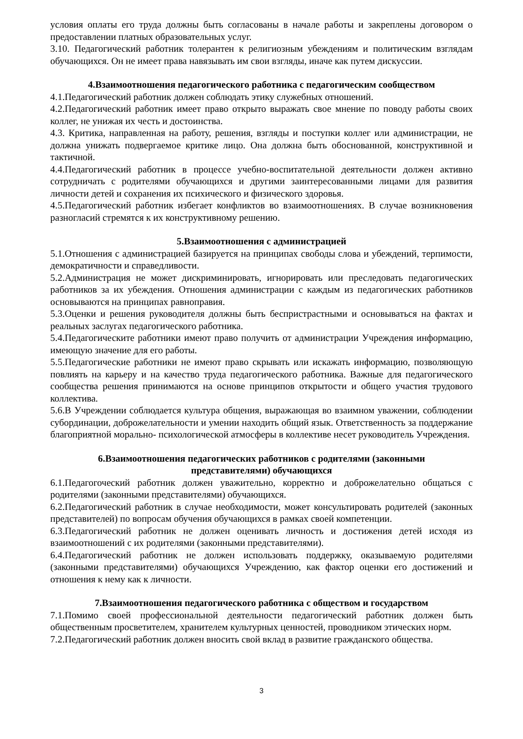условия оплаты его труда должны быть согласованы в начале работы и закреплены договором о предоставлении платных образовательных услуг.
3.10. Педагогический работник толерантен к религиозным убеждениям и политическим взглядам обучающихся. Он не имеет права навязывать им свои взгляды, иначе как путем дискуссии.
4.Взаимоотношения педагогического работника с педагогическим сообществом
4.1.Педагогический работник должен соблюдать этику служебных отношений.
4.2.Педагогический работник имеет право открыто выражать свое мнение по поводу работы своих коллег, не унижая их честь и достоинства.
4.3. Критика, направленная на работу, решения, взгляды и поступки коллег или администрации, не должна унижать подвергаемое критике лицо. Она должна быть обоснованной, конструктивной и тактичной.
4.4.Педагогический работник в процессе учебно-воспитательной деятельности должен активно сотрудничать с родителями обучающихся и другими заинтересованными лицами для развития личности детей и сохранения их психического и физического здоровья.
4.5.Педагогический работник избегает конфликтов во взаимоотношениях. В случае возникновения разногласий стремятся к их конструктивному решению.
5.Взаимоотношения с администрацией
5.1.Отношения с администрацией базируется на принципах свободы слова и убеждений, терпимости, демократичности и справедливости.
5.2.Администрация не может дискриминировать, игнорировать или преследовать педагогических работников за их убеждения. Отношения администрации с каждым из педагогических работников основываются на принципах равноправия.
5.3.Оценки и решения руководителя должны быть беспристрастными и основываться на фактах и реальных заслугах педагогического работника.
5.4.Педагогическите работники имеют право получить от администрации Учреждения информацию, имеющую значение для его работы.
5.5.Педагогические работники не имеют право скрывать или искажать информацию, позволяющую повлиять на карьеру и на качество труда педагогического работника. Важные для педагогического сообщества решения принимаются на основе принципов открытости и общего участия трудового коллектива.
5.6.В Учреждении соблюдается культура общения, выражающая во взаимном уважении, соблюдении субординации, доброжелательности и умении находить общий язык. Ответственность за поддержание благоприятной морально- психологической атмосферы в коллективе несет руководитель Учреждения.
6.Взаимоотношения педагогических работников с родителями (законными
представителями) обучающихся
6.1.Педагогочеcкий работник должен уважительно, корректно и доброжелательно общаться с родителями (законными представителями) обучающихся.
6.2.Педагогический работник в случае необходимости, может консультировать родителей (законных представителей) по вопросам обучения обучающихся в рамках своей компетенции.
6.3.Педагогический работник не должен оценивать личность и достижения детей исходя из взаимоотношений с их родителями (законными представителями).
6.4.Педагогический работник не должен использовать поддержку, оказываемую родителями (законными представителями) обучающихся Учреждению, как фактор оценки его достижений и отношения к нему как к личности.
7.Взаимоотношения педагогического работника с обществом и государством
7.1.Помимо своей профессиональной деятельности педагогический работник должен быть общественным просветителем, хранителем культурных ценностей, проводником этических норм.
7.2.Педагогический работник должен вносить свой вклад в развитие гражданского общества.
3